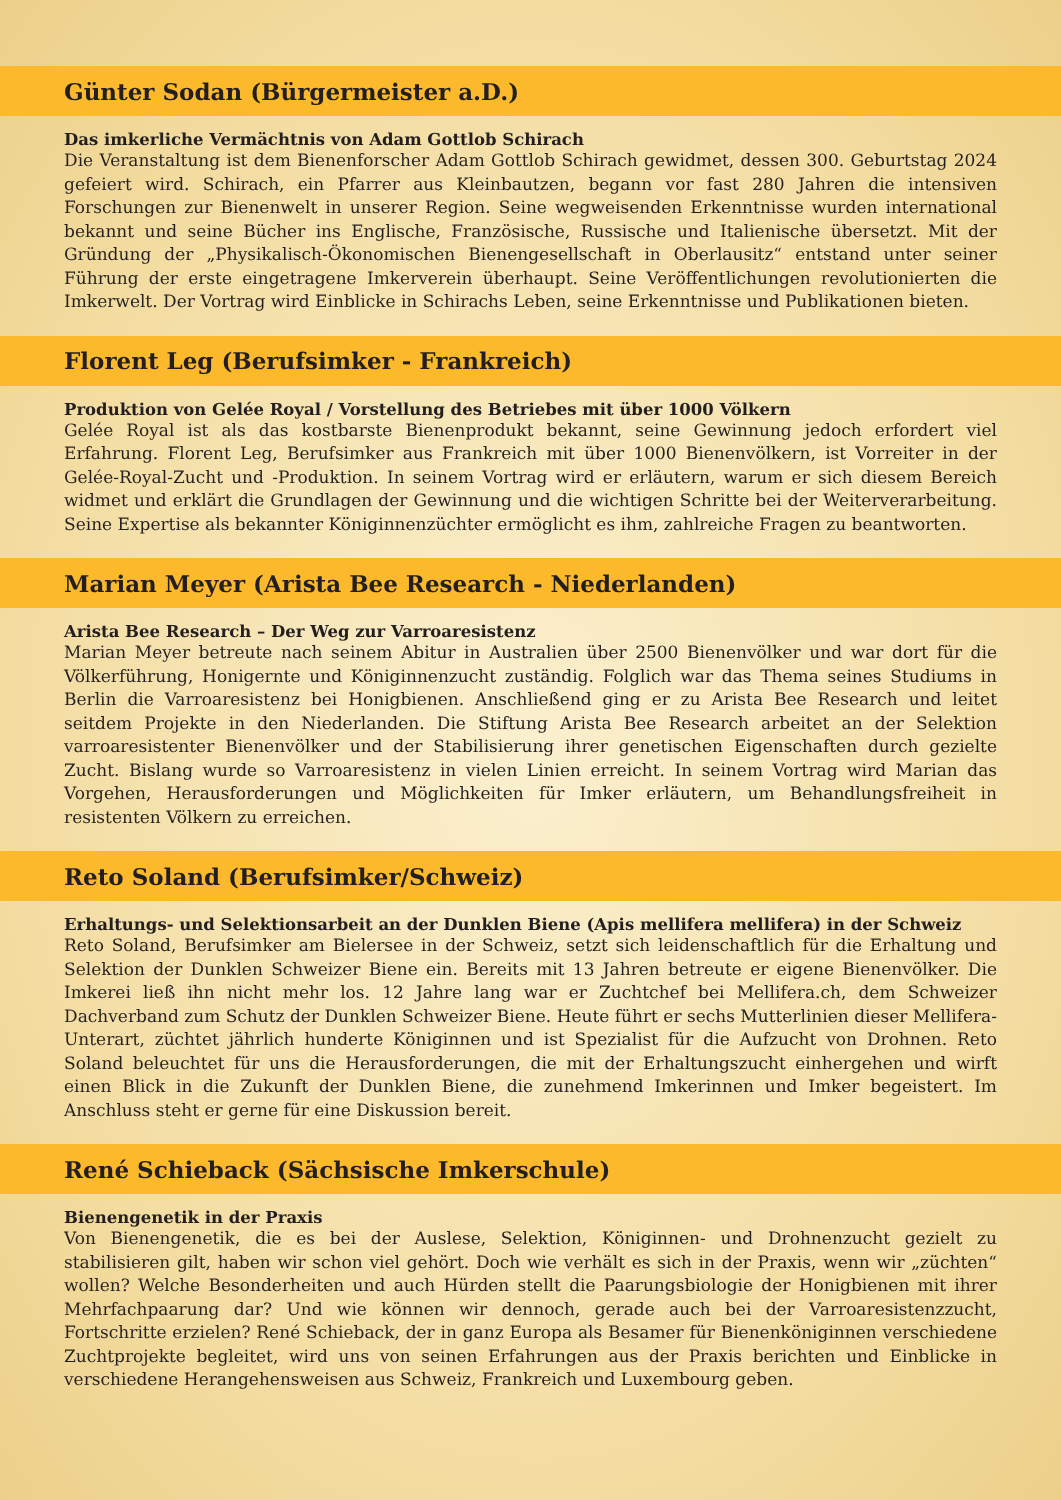Günter Sodan (Bürgermeister a.D.)
Das imkerliche Vermächtnis von Adam Gottlob Schirach
Die Veranstaltung ist dem Bienenforscher Adam Gottlob Schirach gewidmet, dessen 300. Geburtstag 2024 gefeiert wird. Schirach, ein Pfarrer aus Kleinbautzen, begann vor fast 280 Jahren die intensiven Forschungen zur Bienenwelt in unserer Region. Seine wegweisenden Erkenntnisse wurden international bekannt und seine Bücher ins Englische, Französische, Russische und Italienische übersetzt. Mit der Gründung der „Physikalisch-Ökonomischen Bienengesellschaft in Oberlausitz“ entstand unter seiner Führung der erste eingetragene Imkerverein überhaupt. Seine Veröffentlichungen revolutionierten die Imkerwelt. Der Vortrag wird Einblicke in Schirachs Leben, seine Erkenntnisse und Publikationen bieten.
Florent Leg (Berufsimker - Frankreich)
Produktion von Gelée Royal / Vorstellung des Betriebes mit über 1000 Völkern
Gelée Royal ist als das kostbarste Bienenprodukt bekannt, seine Gewinnung jedoch erfordert viel Erfahrung. Florent Leg, Berufsimker aus Frankreich mit über 1000 Bienenvölkern, ist Vorreiter in der Gelée-Royal-Zucht und -Produktion. In seinem Vortrag wird er erläutern, warum er sich diesem Bereich widmet und erklärt die Grundlagen der Gewinnung und die wichtigen Schritte bei der Weiterverarbeitung. Seine Expertise als bekannter Königinnenzüchter ermöglicht es ihm, zahlreiche Fragen zu beantworten.
Marian Meyer (Arista Bee Research - Niederlanden)
Arista Bee Research – Der Weg zur Varroaresistenz
Marian Meyer betreute nach seinem Abitur in Australien über 2500 Bienenvölker und war dort für die Völkerführung, Honigernte und Königinnenzucht zuständig. Folglich war das Thema seines Studiums in Berlin die Varroaresistenz bei Honigbienen. Anschließend ging er zu Arista Bee Research und leitet seitdem Projekte in den Niederlanden. Die Stiftung Arista Bee Research arbeitet an der Selektion varroaresistenter Bienenvölker und der Stabilisierung ihrer genetischen Eigenschaften durch gezielte Zucht. Bislang wurde so Varroaresistenz in vielen Linien erreicht. In seinem Vortrag wird Marian das Vorgehen, Herausforderungen und Möglichkeiten für Imker erläutern, um Behandlungsfreiheit in resistenten Völkern zu erreichen.
Reto Soland (Berufsimker/Schweiz)
Erhaltungs- und Selektionsarbeit an der Dunklen Biene (Apis mellifera mellifera) in der Schweiz
Reto Soland, Berufsimker am Bielersee in der Schweiz, setzt sich leidenschaftlich für die Erhaltung und Selektion der Dunklen Schweizer Biene ein. Bereits mit 13 Jahren betreute er eigene Bienenvölker. Die Imkerei ließ ihn nicht mehr los. 12 Jahre lang war er Zuchtchef bei Mellifera.ch, dem Schweizer Dachverband zum Schutz der Dunklen Schweizer Biene. Heute führt er sechs Mutterlinien dieser Mellifera-Unterart, züchtet jährlich hunderte Königinnen und ist Spezialist für die Aufzucht von Drohnen. Reto Soland beleuchtet für uns die Herausforderungen, die mit der Erhaltungszucht einhergehen und wirft einen Blick in die Zukunft der Dunklen Biene, die zunehmend Imkerinnen und Imker begeistert. Im Anschluss steht er gerne für eine Diskussion bereit.
René Schieback (Sächsische Imkerschule)
Bienengenetik in der Praxis
Von Bienengenetik, die es bei der Auslese, Selektion, Königinnen- und Drohnenzucht gezielt zu stabilisieren gilt, haben wir schon viel gehört. Doch wie verhält es sich in der Praxis, wenn wir „züchten“ wollen? Welche Besonderheiten und auch Hürden stellt die Paarungsbiologie der Honigbienen mit ihrer Mehrfachpaarung dar? Und wie können wir dennoch, gerade auch bei der Varroaresistenzzucht, Fortschritte erzielen? René Schieback, der in ganz Europa als Besamer für Bienenköniginnen verschiedene Zuchtprojekte begleitet, wird uns von seinen Erfahrungen aus der Praxis berichten und Einblicke in verschiedene Herangehensweisen aus Schweiz, Frankreich und Luxembourg geben.